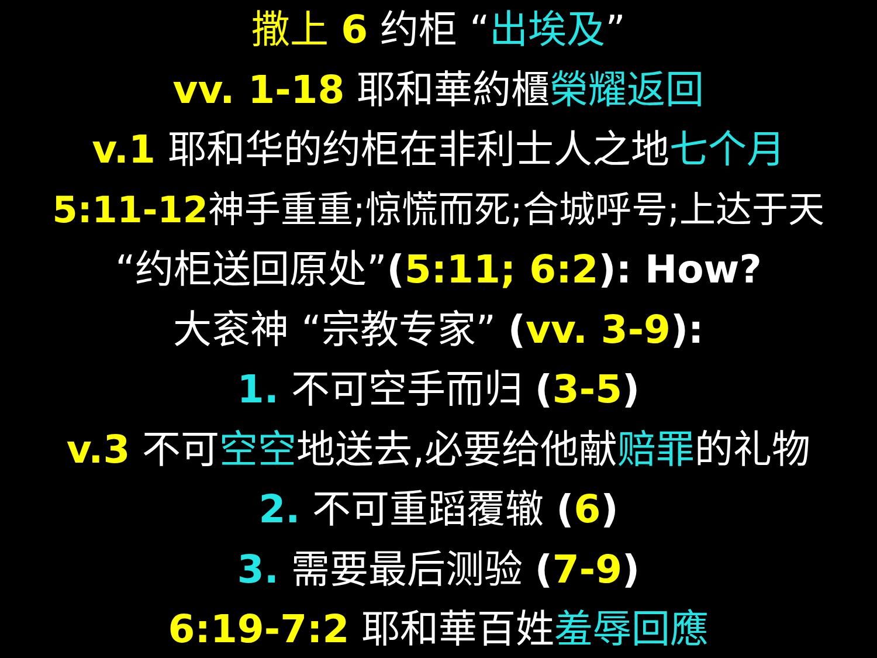撒上 6 约柜 “出埃及”
vv. 1-18 耶和華約櫃榮耀返回
v.1 耶和华的约柜在非利士人之地七个月
5:11-12神手重重;惊慌而死;合城呼号;上达于天
“约柜送回原处”(5:11; 6:2): How?
大衮神 “宗教专家” (vv. 3-9):
1. 不可空手而归 (3-5)
v.3 不可空空地送去,必要给他献赔罪的礼物
2. 不可重蹈覆辙 (6)
3. 需要最后测验 (7-9)
6:19-7:2 耶和華百姓羞辱回應